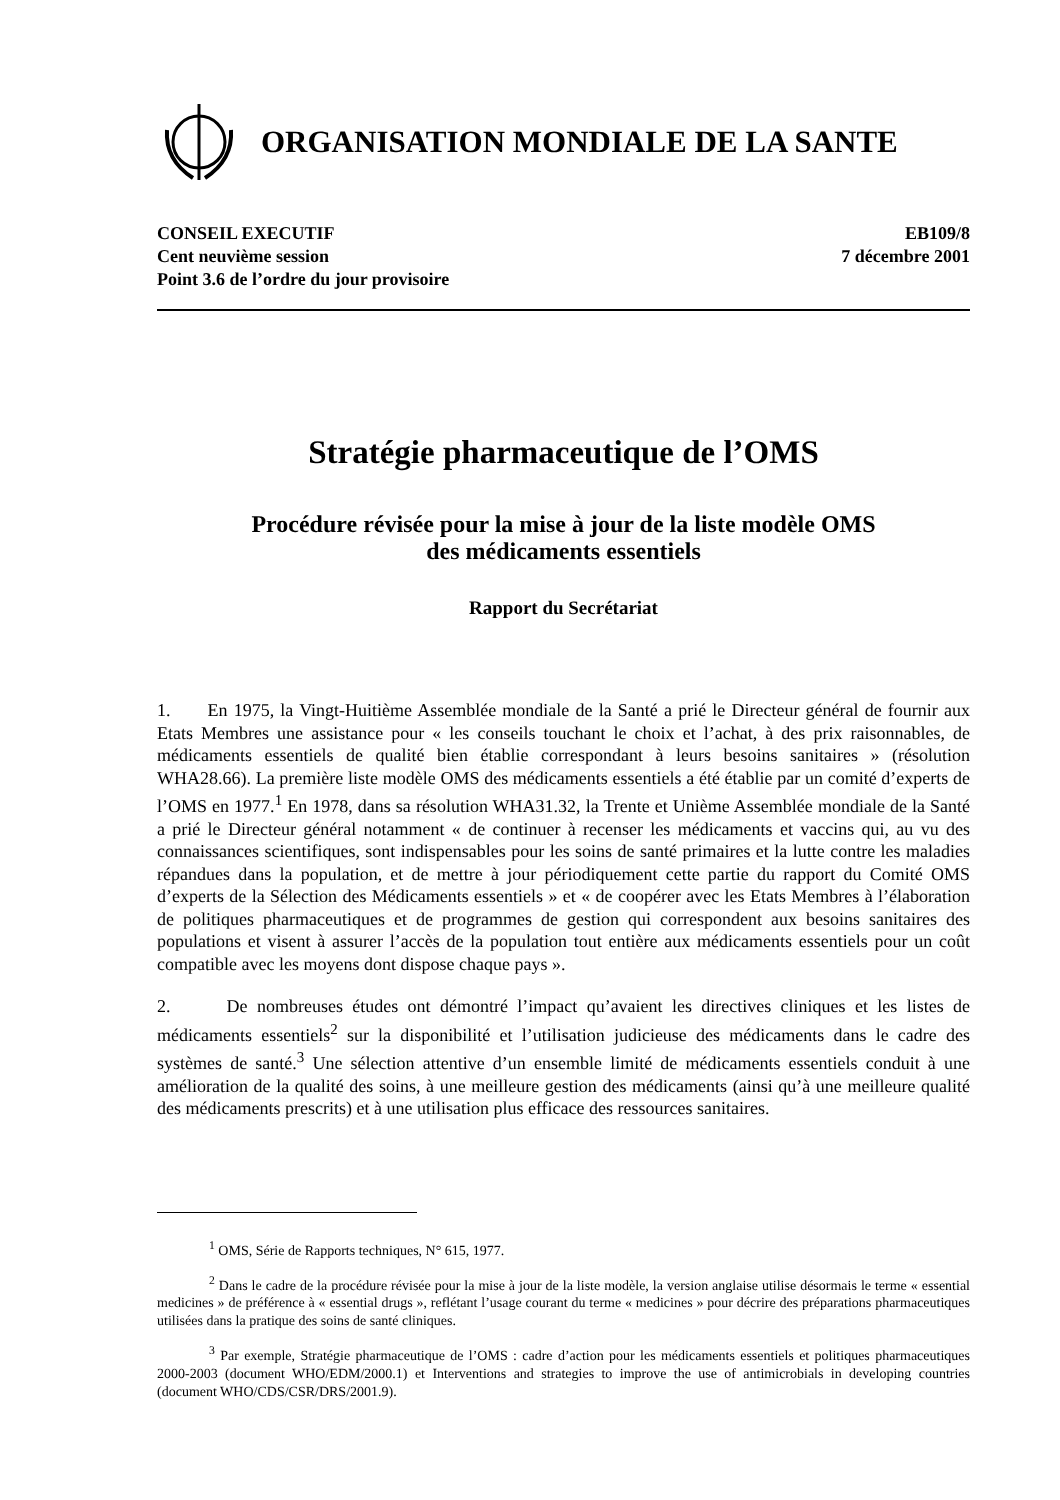ORGANISATION MONDIALE DE LA SANTE
CONSEIL EXECUTIF
Cent neuvième session
Point 3.6 de l’ordre du jour provisoire
EB109/8
7 décembre 2001
Stratégie pharmaceutique de l’OMS
Procédure révisée pour la mise à jour de la liste modèle OMS
des médicaments essentiels
Rapport du Secrétariat
1. En 1975, la Vingt-Huitième Assemblée mondiale de la Santé a prié le Directeur général de fournir aux Etats Membres une assistance pour « les conseils touchant le choix et l’achat, à des prix raisonnables, de médicaments essentiels de qualité bien établie correspondant à leurs besoins sanitaires » (résolution WHA28.66). La première liste modèle OMS des médicaments essentiels a été établie par un comité d’experts de l’OMS en 1977.<sup>1</sup> En 1978, dans sa résolution WHA31.32, la Trente et Unième Assemblée mondiale de la Santé a prié le Directeur général notamment « de continuer à recenser les médicaments et vaccins qui, au vu des connaissances scientifiques, sont indispensables pour les soins de santé primaires et la lutte contre les maladies répandues dans la population, et de mettre à jour périodiquement cette partie du rapport du Comité OMS d’experts de la Sélection des Médicaments essentiels » et « de coopérer avec les Etats Membres à l’élaboration de politiques pharmaceutiques et de programmes de gestion qui correspondent aux besoins sanitaires des populations et visent à assurer l’accès de la population tout entière aux médicaments essentiels pour un coût compatible avec les moyens dont dispose chaque pays ».
2. De nombreuses études ont démontré l’impact qu’avaient les directives cliniques et les listes de médicaments essentiels<sup>2</sup> sur la disponibilité et l’utilisation judicieuse des médicaments dans le cadre des systèmes de santé.<sup>3</sup> Une sélection attentive d’un ensemble limité de médicaments essentiels conduit à une amélioration de la qualité des soins, à une meilleure gestion des médicaments (ainsi qu’à une meilleure qualité des médicaments prescrits) et à une utilisation plus efficace des ressources sanitaires.
<sup>1</sup> OMS, Série de Rapports techniques, N° 615, 1977.
<sup>2</sup> Dans le cadre de la procédure révisée pour la mise à jour de la liste modèle, la version anglaise utilise désormais le terme « essential medicines » de préférence à « essential drugs », reflétant l’usage courant du terme « medicines » pour décrire des préparations pharmaceutiques utilisées dans la pratique des soins de santé cliniques.
<sup>3</sup> Par exemple, Stratégie pharmaceutique de l’OMS : cadre d’action pour les médicaments essentiels et politiques pharmaceutiques 2000-2003 (document WHO/EDM/2000.1) et Interventions and strategies to improve the use of antimicrobials in developing countries (document WHO/CDS/CSR/DRS/2001.9).